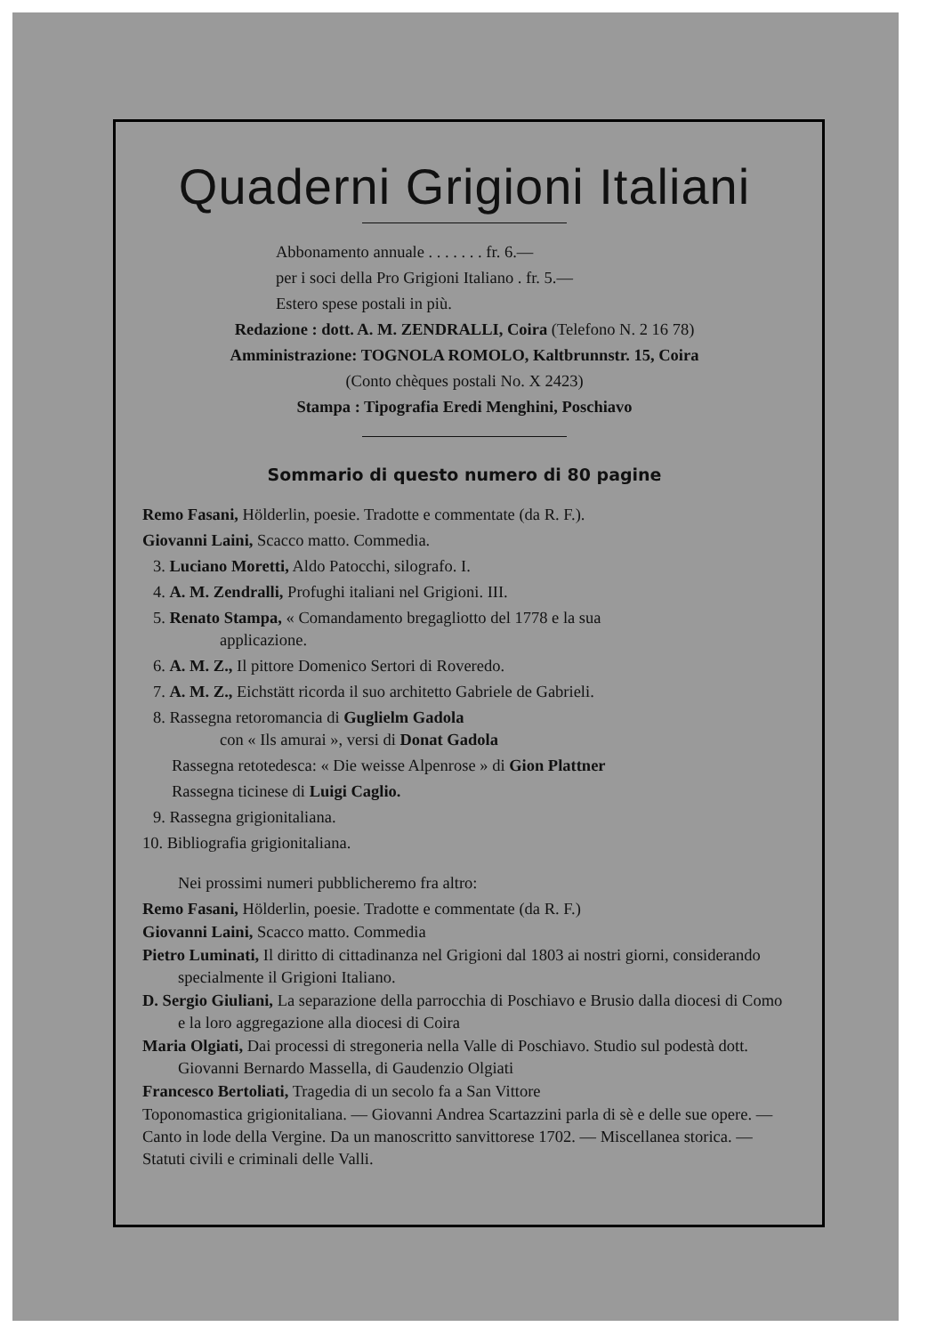Quaderni Grigioni Italiani
Abbonamento annuale . . . . . . . fr. 6.—
per i soci della Pro Grigioni Italiano . fr. 5.—
Estero spese postali in più.
Redazione : dott. A. M. ZENDRALLI, Coira (Telefono N. 2 16 78)
Amministrazione: TOGNOLA ROMOLO, Kaltbrunnstr. 15, Coira
(Conto chèques postali No. X 2423)
Stampa : Tipografia Eredi Menghini, Poschiavo
Sommario di questo numero di 80 pagine
Remo Fasani, Hölderlin, poesie. Tradotte e commentate (da R. F.).
Giovanni Laini, Scacco matto. Commedia.
3. Luciano Moretti, Aldo Patocchi, silografo. I.
4. A. M. Zendralli, Profughi italiani nel Grigioni. III.
5. Renato Stampa, « Comandamento bregagliotto del 1778 e la sua
applicazione.
6. A. M. Z., Il pittore Domenico Sertori di Roveredo.
7. A. M. Z., Eichstätt ricorda il suo architetto Gabriele de Gabrieli.
8. Rassegna retoromancia di Guglielm Gadola
con « Ils amurai », versi di Donat Gadola
Rassegna retotedesca: « Die weisse Alpenrose » di Gion Plattner
Rassegna ticinese di Luigi Caglio.
9. Rassegna grigionitaliana.
10. Bibliografia grigionitaliana.
Nei prossimi numeri pubblicheremo fra altro:
Remo Fasani, Hölderlin, poesie. Tradotte e commentate (da R. F.)
Giovanni Laini, Scacco matto. Commedia
Pietro Luminati, Il diritto di cittadinanza nel Grigioni dal 1803 ai nostri giorni, considerando specialmente il Grigioni Italiano.
D. Sergio Giuliani, La separazione della parrocchia di Poschiavo e Brusio dalla diocesi di Como e la loro aggregazione alla diocesi di Coira
Maria Olgiati, Dai processi di stregoneria nella Valle di Poschiavo. Studio sul podestà dott. Giovanni Bernardo Massella, di Gaudenzio Olgiati
Francesco Bertoliati, Tragedia di un secolo fa a San Vittore
Toponomastica grigionitaliana. — Giovanni Andrea Scartazzini parla di sè e delle sue opere. — Canto in lode della Vergine. Da un manoscritto sanvittorese 1702. — Miscellanea storica. — Statuti civili e criminali delle Valli.